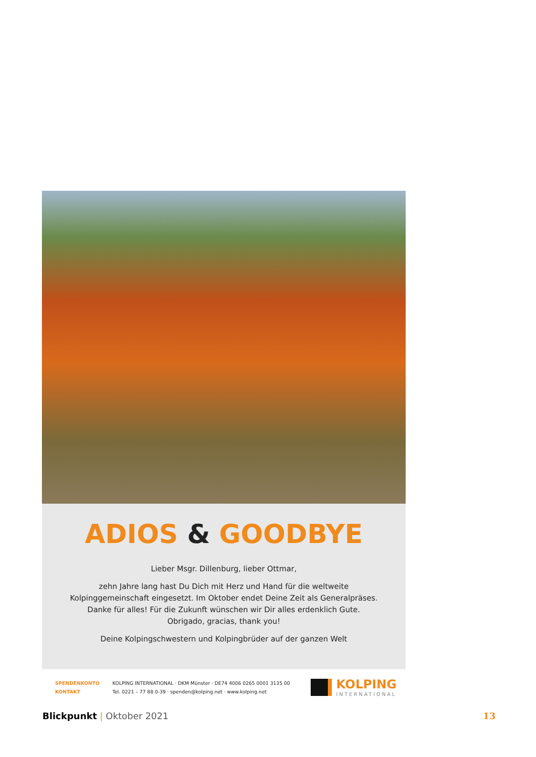ADIOS & GOODBYE
Lieber Msgr. Dillenburg, lieber Ottmar,
zehn Jahre lang hast Du Dich mit Herz und Hand für die weltweite
Kolpinggemeinschaft eingesetzt. Im Oktober endet Deine Zeit als Generalpräses.
Danke für alles! Für die Zukunft wünschen wir Dir alles erdenklich Gute.
Obrigado, gracias, thank you!
Deine Kolpingschwestern und Kolpingbrüder auf der ganzen Welt
| SPENDENKONTO | KOLPING INTERNATIONAL · DKM Münster · DE74 4006 0265 0001 3135 00 |
| KONTAKT | Tel. 0221 – 77 88 0-39 · spenden@kolping.net · www.kolping.net |
KOLPING
INTERNATIONAL
Blickpunkt | Oktober 2021 13